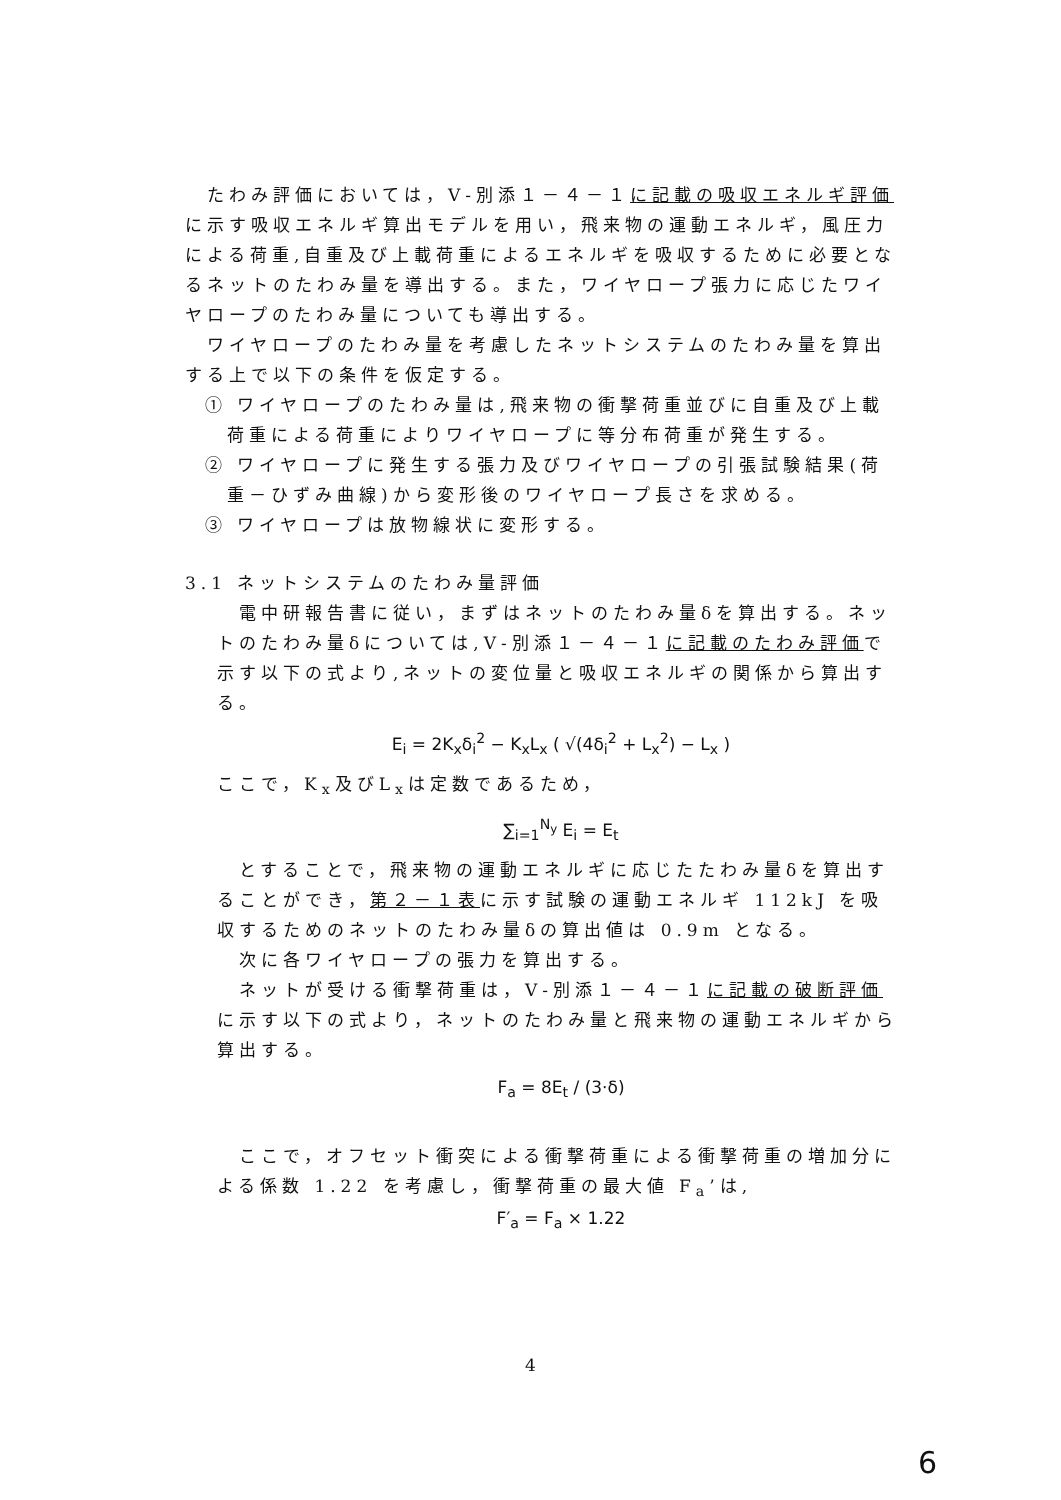たわみ評価においては，Ⅴ-別添１－４－１に記載の吸収エネルギ評価に示す吸収エネルギ算出モデルを用い，飛来物の運動エネルギ，風圧力による荷重,自重及び上載荷重によるエネルギを吸収するために必要となるネットのたわみ量を導出する。また，ワイヤロープ張力に応じたワイヤロープのたわみ量についても導出する。
ワイヤロープのたわみ量を考慮したネットシステムのたわみ量を算出する上で以下の条件を仮定する。
① ワイヤロープのたわみ量は,飛来物の衝撃荷重並びに自重及び上載荷重による荷重によりワイヤロープに等分布荷重が発生する。
② ワイヤロープに発生する張力及びワイヤロープの引張試験結果(荷重－ひずみ曲線)から変形後のワイヤロープ長さを求める。
③ ワイヤロープは放物線状に変形する。
3.1 ネットシステムのたわみ量評価
電中研報告書に従い，まずはネットのたわみ量δを算出する。ネットのたわみ量δについては,Ⅴ-別添１－４－１に記載のたわみ評価で示す以下の式より,ネットの変位量と吸収エネルギの関係から算出する。
E<sub>i</sub> = 2K<sub>x</sub>δ<sub>i</sub><sup>2</sup> − K<sub>x</sub>L<sub>x</sub> ( √(4δ<sub>i</sub><sup>2</sup> + L<sub>x</sub><sup>2</sup>) − L<sub>x</sub> )
ここで，K<sub>x</sub>及びL<sub>x</sub>は定数であるため，
∑<sub>i=1</sub><sup>N<sub>y</sub></sup> E<sub>i</sub> = E<sub>t</sub>
とすることで，飛来物の運動エネルギに応じたたわみ量δを算出することができ，第２－１表に示す試験の運動エネルギ 112kJ を吸収するためのネットのたわみ量δの算出値は 0.9m となる。
次に各ワイヤロープの張力を算出する。
ネットが受ける衝撃荷重は，Ⅴ-別添１－４－１に記載の破断評価に示す以下の式より，ネットのたわみ量と飛来物の運動エネルギから算出する。
F<sub>a</sub> = 8E<sub>t</sub> / (3·δ)
ここで，オフセット衝突による衝撃荷重による衝撃荷重の増加分による係数 1.22 を考慮し，衝撃荷重の最大値 F<sub>a</sub>’は,
F′<sub>a</sub> = F<sub>a</sub> × 1.22
4
6